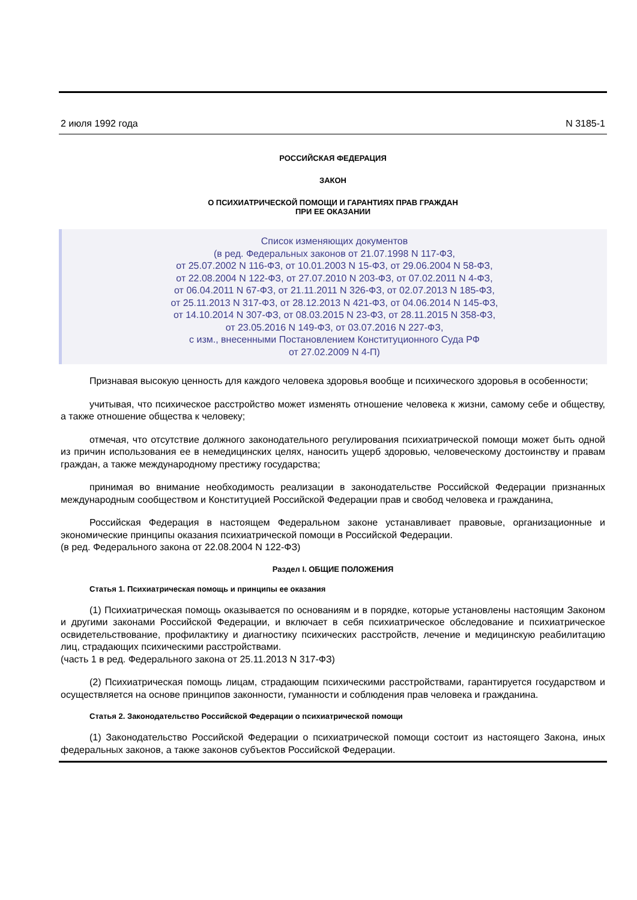2 июля 1992 года N 3185-1
РОССИЙСКАЯ ФЕДЕРАЦИЯ
ЗАКОН
О ПСИХИАТРИЧЕСКОЙ ПОМОЩИ И ГАРАНТИЯХ ПРАВ ГРАЖДАН
ПРИ ЕЕ ОКАЗАНИИ
Список изменяющих документов
(в ред. Федеральных законов от 21.07.1998 N 117-ФЗ,
от 25.07.2002 N 116-ФЗ, от 10.01.2003 N 15-ФЗ, от 29.06.2004 N 58-ФЗ,
от 22.08.2004 N 122-ФЗ, от 27.07.2010 N 203-ФЗ, от 07.02.2011 N 4-ФЗ,
от 06.04.2011 N 67-ФЗ, от 21.11.2011 N 326-ФЗ, от 02.07.2013 N 185-ФЗ,
от 25.11.2013 N 317-ФЗ, от 28.12.2013 N 421-ФЗ, от 04.06.2014 N 145-ФЗ,
от 14.10.2014 N 307-ФЗ, от 08.03.2015 N 23-ФЗ, от 28.11.2015 N 358-ФЗ,
от 23.05.2016 N 149-ФЗ, от 03.07.2016 N 227-ФЗ,
с изм., внесенными Постановлением Конституционного Суда РФ
от 27.02.2009 N 4-П)
Признавая высокую ценность для каждого человека здоровья вообще и психического здоровья в особенности;
учитывая, что психическое расстройство может изменять отношение человека к жизни, самому себе и обществу, а также отношение общества к человеку;
отмечая, что отсутствие должного законодательного регулирования психиатрической помощи может быть одной из причин использования ее в немедицинских целях, наносить ущерб здоровью, человеческому достоинству и правам граждан, а также международному престижу государства;
принимая во внимание необходимость реализации в законодательстве Российской Федерации признанных международным сообществом и Конституцией Российской Федерации прав и свобод человека и гражданина,
Российская Федерация в настоящем Федеральном законе устанавливает правовые, организационные и экономические принципы оказания психиатрической помощи в Российской Федерации.
(в ред. Федерального закона от 22.08.2004 N 122-ФЗ)
Раздел I. ОБЩИЕ ПОЛОЖЕНИЯ
Статья 1. Психиатрическая помощь и принципы ее оказания
(1) Психиатрическая помощь оказывается по основаниям и в порядке, которые установлены настоящим Законом и другими законами Российской Федерации, и включает в себя психиатрическое обследование и психиатрическое освидетельствование, профилактику и диагностику психических расстройств, лечение и медицинскую реабилитацию лиц, страдающих психическими расстройствами.
(часть 1 в ред. Федерального закона от 25.11.2013 N 317-ФЗ)
(2) Психиатрическая помощь лицам, страдающим психическими расстройствами, гарантируется государством и осуществляется на основе принципов законности, гуманности и соблюдения прав человека и гражданина.
Статья 2. Законодательство Российской Федерации о психиатрической помощи
(1) Законодательство Российской Федерации о психиатрической помощи состоит из настоящего Закона, иных федеральных законов, а также законов субъектов Российской Федерации.